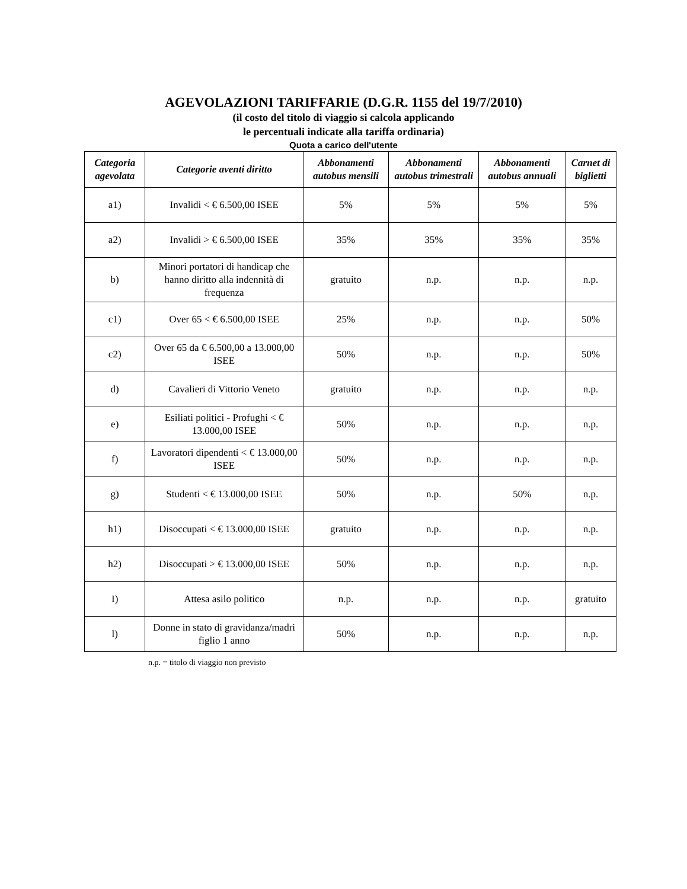AGEVOLAZIONI TARIFFARIE (D.G.R. 1155 del 19/7/2010)
(il costo del titolo di viaggio si calcola applicando
le percentuali indicate alla tariffa ordinaria)
Quota a carico dell'utente
| Categoria agevolata | Categorie aventi diritto | Abbonamenti autobus mensili | Abbonamenti autobus trimestrali | Abbonamenti autobus annuali | Carnet di biglietti |
| --- | --- | --- | --- | --- | --- |
| a1) | Invalidi < € 6.500,00 ISEE | 5% | 5% | 5% | 5% |
| a2) | Invalidi > € 6.500,00 ISEE | 35% | 35% | 35% | 35% |
| b) | Minori portatori di handicap che hanno diritto alla indennità di frequenza | gratuito | n.p. | n.p. | n.p. |
| c1) | Over 65 < € 6.500,00 ISEE | 25% | n.p. | n.p. | 50% |
| c2) | Over 65 da € 6.500,00 a 13.000,00 ISEE | 50% | n.p. | n.p. | 50% |
| d) | Cavalieri di Vittorio Veneto | gratuito | n.p. | n.p. | n.p. |
| e) | Esiliati politici - Profughi < € 13.000,00 ISEE | 50% | n.p. | n.p. | n.p. |
| f) | Lavoratori dipendenti < € 13.000,00 ISEE | 50% | n.p. | n.p. | n.p. |
| g) | Studenti < € 13.000,00 ISEE | 50% | n.p. | 50% | n.p. |
| h1) | Disoccupati < € 13.000,00 ISEE | gratuito | n.p. | n.p. | n.p. |
| h2) | Disoccupati > € 13.000,00 ISEE | 50% | n.p. | n.p. | n.p. |
| I) | Attesa asilo politico | n.p. | n.p. | n.p. | gratuito |
| l) | Donne in stato di gravidanza/madri figlio 1 anno | 50% | n.p. | n.p. | n.p. |
n.p. = titolo di viaggio non previsto